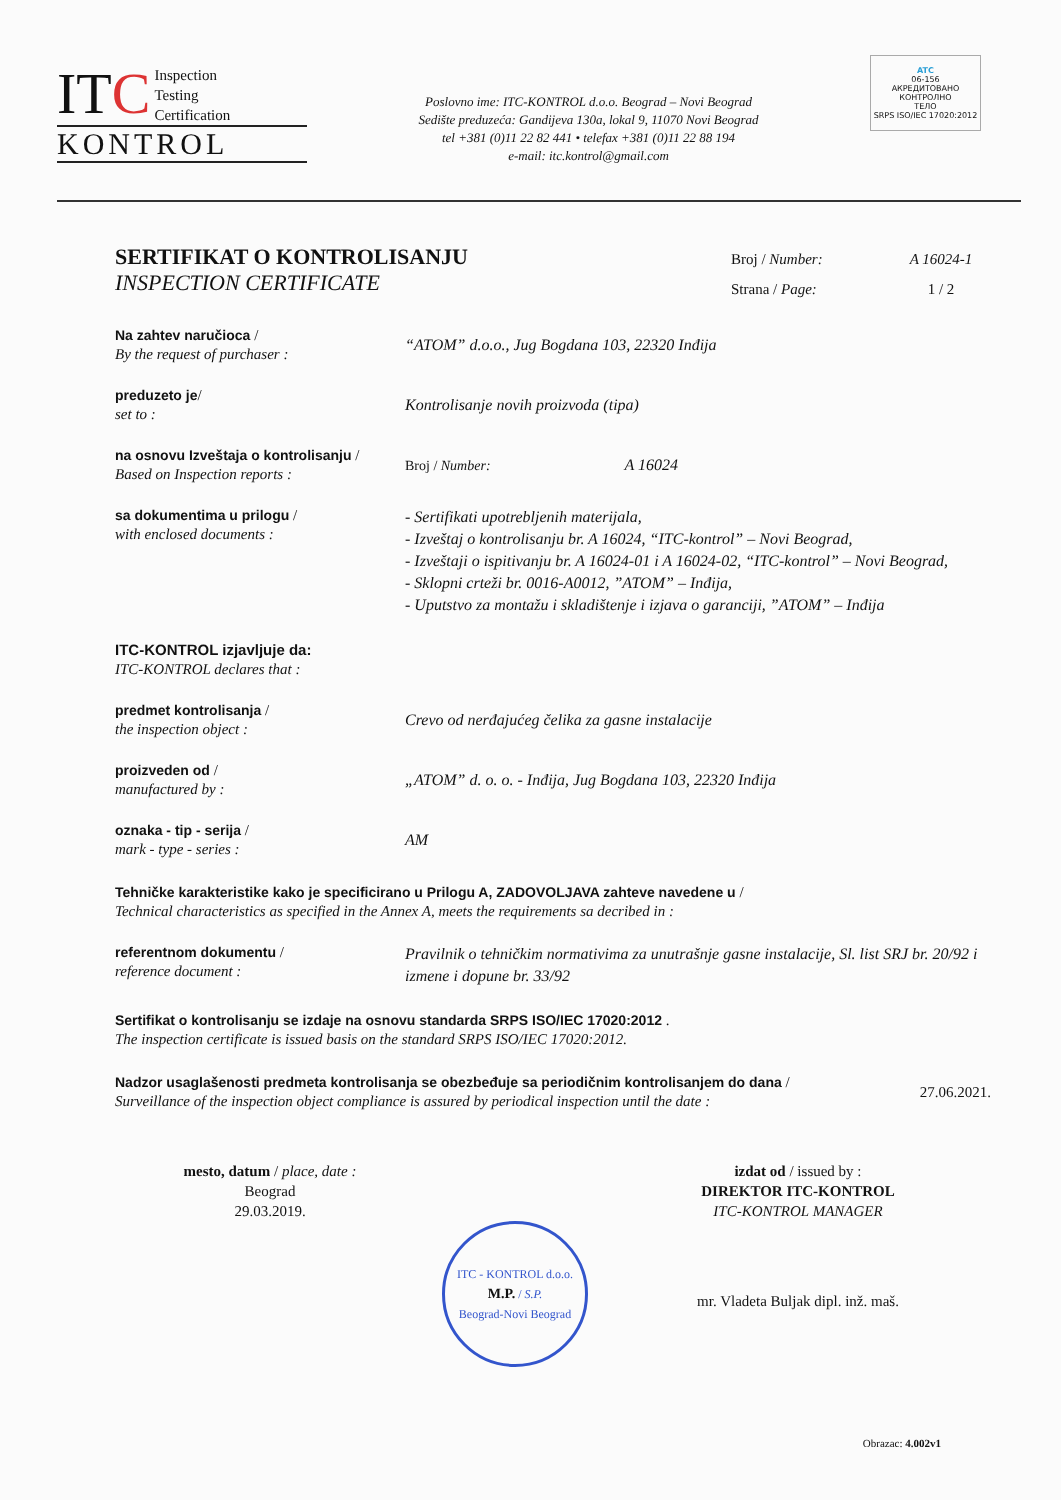ITC Inspection
Testing
Certification
KONTROL
Poslovno ime: ITC-KONTROL d.o.o. Beograd – Novi Beograd
Sedište preduzeća: Gandijeva 130a, lokal 9, 11070 Novi Beograd
tel +381 (0)11 22 82 441 • telefax +381 (0)11 22 88 194
e-mail: itc.kontrol@gmail.com
ATC
06-156
АКРЕДИТОВАНО
КОНТРОЛНО
ТЕЛО
SRPS ISO/IEC 17020:2012
SERTIFIKAT O KONTROLISANJU
INSPECTION CERTIFICATE
Broj / Number:
Strana / Page:
A 16024-1
1 / 2
Na zahtev naručioca /
By the request of purchaser :
“ATOM” d.o.o., Jug Bogdana 103, 22320 Inđija
preduzeto je/
set to :
Kontrolisanje novih proizvoda (tipa)
na osnovu Izveštaja o kontrolisanju /
Based on Inspection reports :
Broj / Number: A 16024
sa dokumentima u prilogu /
with enclosed documents :
- Sertifikati upotrebljenih materijala,
- Izveštaj o kontrolisanju br. A 16024, “ITC-kontrol” – Novi Beograd,
- Izveštaji o ispitivanju br. A 16024-01 i A 16024-02, “ITC-kontrol” – Novi Beograd,
- Sklopni crteži br. 0016-A0012, ”ATOM” – Inđija,
- Uputstvo za montažu i skladištenje i izjava o garanciji, ”ATOM” – Inđija
ITC-KONTROL izjavljuje da:
ITC-KONTROL declares that :
predmet kontrolisanja /
the inspection object :
Crevo od nerđajućeg čelika za gasne instalacije
proizveden od /
manufactured by :
„ATOM” d. o. o. - Inđija, Jug Bogdana 103, 22320 Inđija
oznaka - tip - serija /
mark - type - series :
AM
Tehničke karakteristike kako je specificirano u Prilogu A, ZADOVOLJAVA zahteve navedene u /
Technical characteristics as specified in the Annex A, meets the requirements sa decribed in :
referentnom dokumentu /
reference document :
Pravilnik o tehničkim normativima za unutrašnje gasne instalacije, Sl. list SRJ br. 20/92 i izmene i dopune br. 33/92
Sertifikat o kontrolisanju se izdaje na osnovu standarda SRPS ISO/IEC 17020:2012 .
The inspection certificate is issued basis on the standard SRPS ISO/IEC 17020:2012.
Nadzor usaglašenosti predmeta kontrolisanja se obezbeđuje sa periodičnim kontrolisanjem do dana /
Surveillance of the inspection object compliance is assured by periodical inspection until the date :
27.06.2021.
mesto, datum / place, date :
Beograd
29.03.2019.
ITC - KONTROL d.o.o.
M.P. / S.P.
Beograd-Novi Beograd
izdat od / issued by :
DIREKTOR ITC-KONTROL
ITC-KONTROL MANAGER
mr. Vladeta Buljak dipl. inž. maš.
Obrazac: 4.002v1